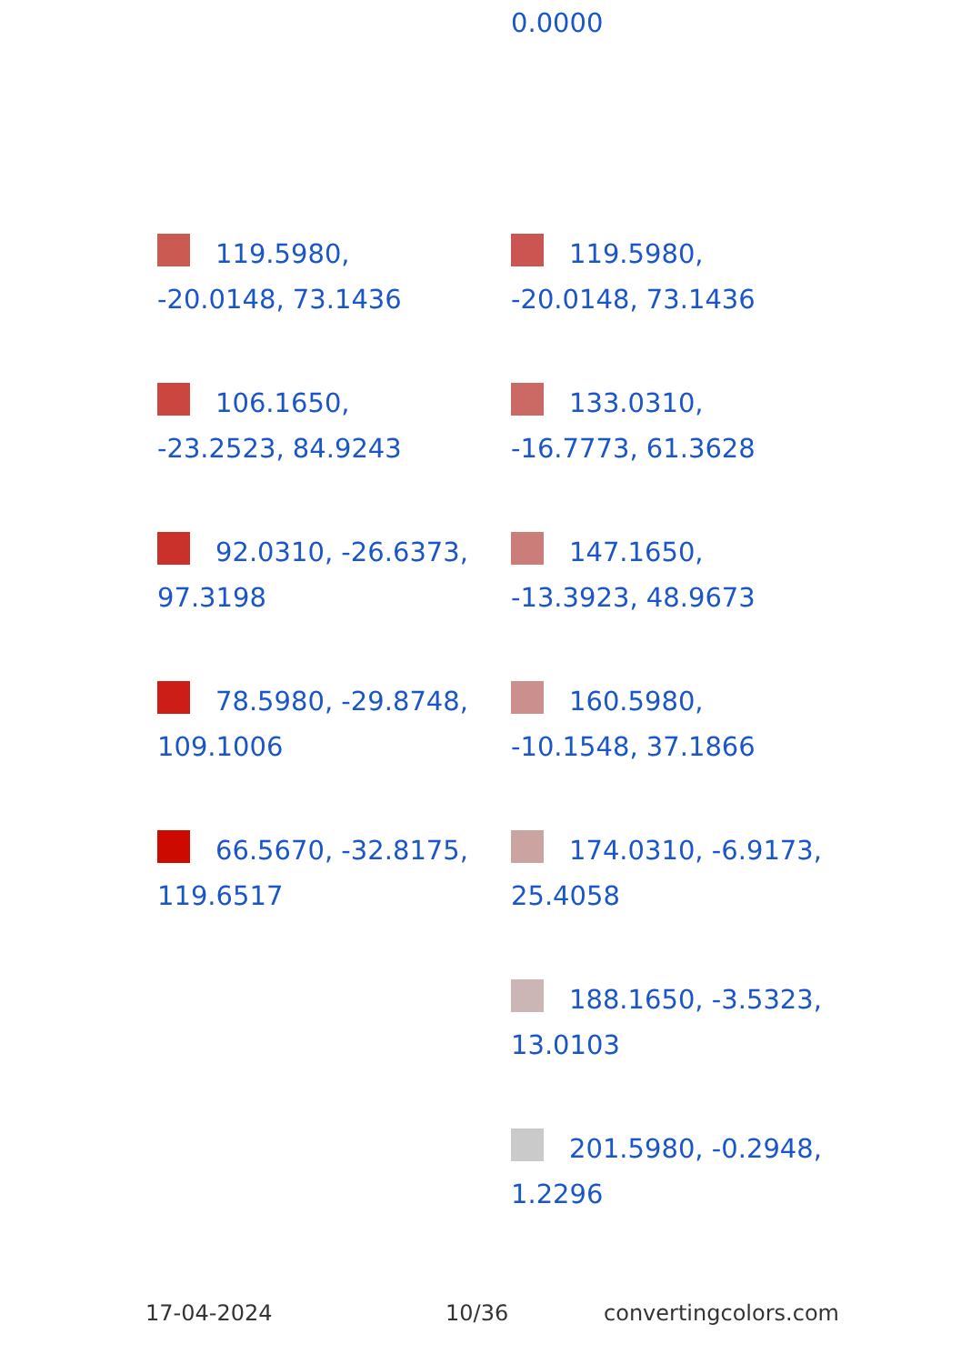0.0000
119.5980, -20.0148, 73.1436
106.1650, -23.2523, 84.9243
92.0310, -26.6373, 97.3198
78.5980, -29.8748, 109.1006
66.5670, -32.8175, 119.6517
119.5980, -20.0148, 73.1436
133.0310, -16.7773, 61.3628
147.1650, -13.3923, 48.9673
160.5980, -10.1548, 37.1866
174.0310, -6.9173, 25.4058
188.1650, -3.5323, 13.0103
201.5980, -0.2948, 1.2296
17-04-2024 10/36 convertingcolors.com